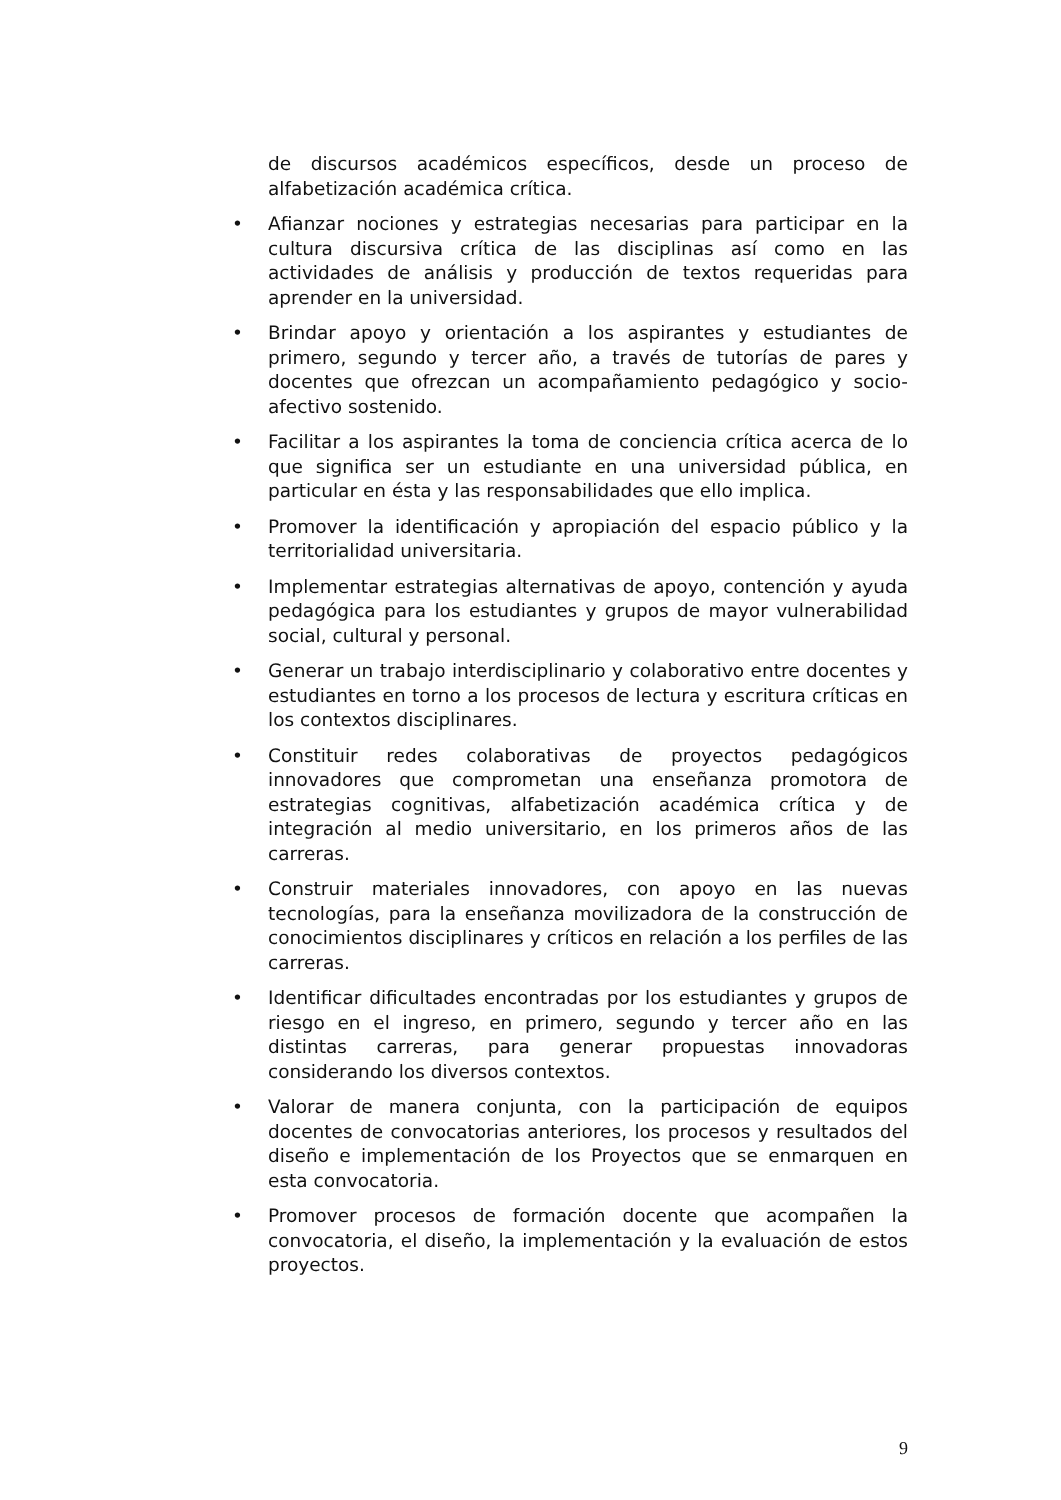de discursos académicos específicos, desde un proceso de alfabetización académica crítica.
• Afianzar nociones y estrategias necesarias para participar en la cultura discursiva crítica de las disciplinas así como en las actividades de análisis y producción de textos requeridas para aprender en la universidad.
• Brindar apoyo y orientación a los aspirantes y estudiantes de primero, segundo y tercer año, a través de tutorías de pares y docentes que ofrezcan un acompañamiento pedagógico y socio-afectivo sostenido.
• Facilitar a los aspirantes la toma de conciencia crítica acerca de lo que significa ser un estudiante en una universidad pública, en particular en ésta y las responsabilidades que ello implica.
• Promover la identificación y apropiación del espacio público y la territorialidad universitaria.
• Implementar estrategias alternativas de apoyo, contención y ayuda pedagógica para los estudiantes y grupos de mayor vulnerabilidad social, cultural y personal.
• Generar un trabajo interdisciplinario y colaborativo entre docentes y estudiantes en torno a los procesos de lectura y escritura críticas en los contextos disciplinares.
• Constituir redes colaborativas de proyectos pedagógicos innovadores que comprometan una enseñanza promotora de estrategias cognitivas, alfabetización académica crítica y de integración al medio universitario, en los primeros años de las carreras.
• Construir materiales innovadores, con apoyo en las nuevas tecnologías, para la enseñanza movilizadora de la construcción de conocimientos disciplinares y críticos en relación a los perfiles de las carreras.
• Identificar dificultades encontradas por los estudiantes y grupos de riesgo en el ingreso, en primero, segundo y tercer año en las distintas carreras, para generar propuestas innovadoras considerando los diversos contextos.
• Valorar de manera conjunta, con la participación de equipos docentes de convocatorias anteriores, los procesos y resultados del diseño e implementación de los Proyectos que se enmarquen en esta convocatoria.
• Promover procesos de formación docente que acompañen la convocatoria, el diseño, la implementación y la evaluación de estos proyectos.
9